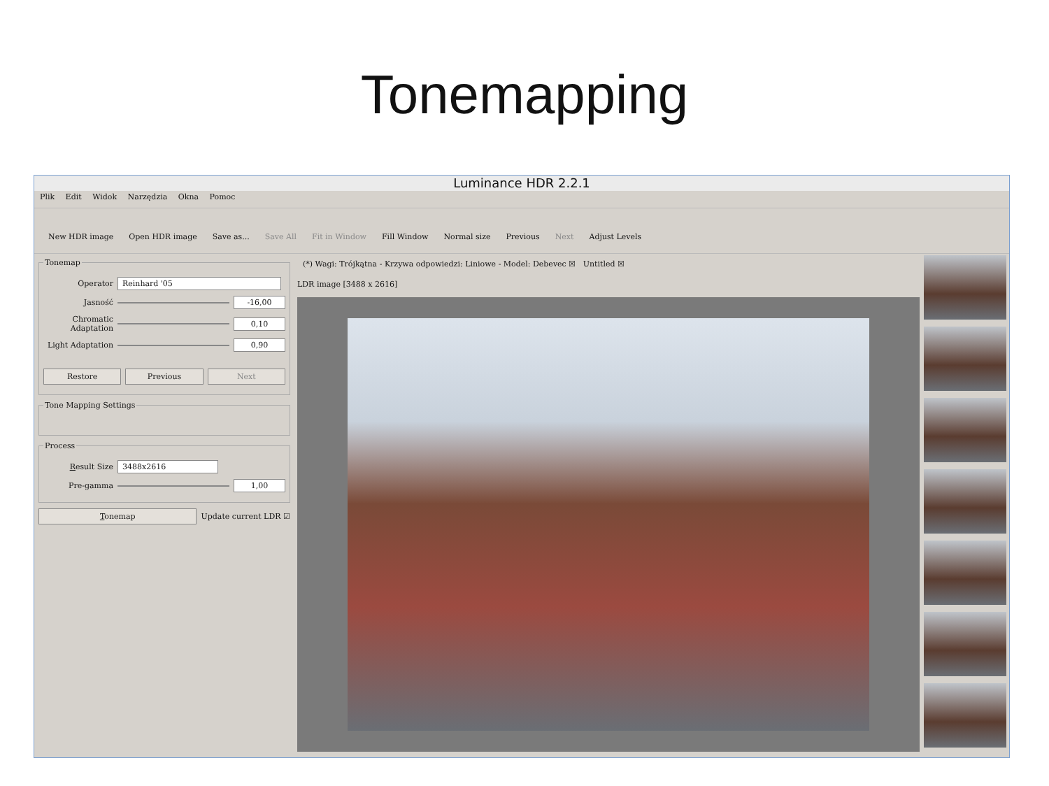Tonemapping
Luminance HDR 2.2.1
Plik Edit Widok Narzędzia Okna Pomoc
New HDR image Open HDR image Save as... Save All Fit in Window Fill Window Normal size Previous Next Adjust Levels
Tonemap
Operator Reinhard '05
Jasność -16,00
Chromatic Adaptation 0,10
Light Adaptation 0,90
Restore Previous Next
Tone Mapping Settings
Process
Result Size 3488x2616
Pre-gamma 1,00
Tonemap Update current LDR ☑
(*) Wagi: Trójkątna - Krzywa odpowiedzi: Liniowe - Model: Debevec ☒ Untitled ☒
LDR image [3488 x 2616]